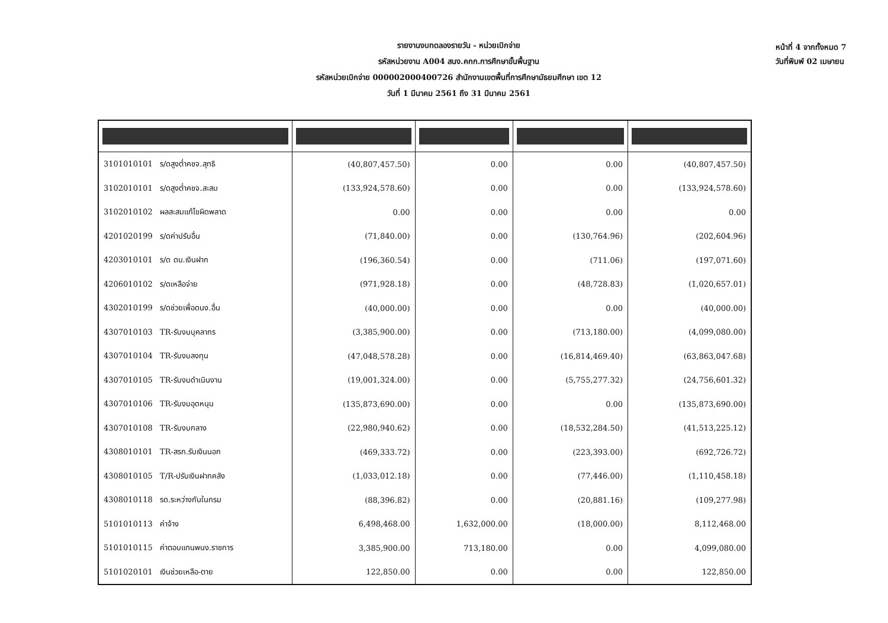รายงานงบทดลองรายวัน - หน่วยเบิกจ่าย
รหัสหน่วยงาน A004 สนง.คกก.การศึกษาขั้นพื้นฐาน
รหัสหน่วยเบิกจ่าย 000002000400726 สำนักงานเขตพื้นที่การศึกษามัธยมศึกษา เขต 12
วันที่ 1 มีนาคม 2561 ถึง 31 มีนาคม 2561
หน้าที่ 4 จากทั้งหมด 7
วันที่พิมพ์ 02 เมษายน
| 3101010101 ร/ดสูงต่ำคชจ.สุทธิ | (40,807,457.50) | 0.00 | 0.00 | (40,807,457.50) |
| 3102010101 ร/ดสูงต่ำคชจ.สะสม | (133,924,578.60) | 0.00 | 0.00 | (133,924,578.60) |
| 3102010102 ผลสะสมแก้ไขผิดพลาด | 0.00 | 0.00 | 0.00 | 0.00 |
| 4201020199 ร/ดค่าปรับอื่น | (71,840.00) | 0.00 | (130,764.96) | (202,604.96) |
| 4203010101 ร/ด ดบ.เงินฝาก | (196,360.54) | 0.00 | (711.06) | (197,071.60) |
| 4206010102 ร/ดเหลือจ่าย | (971,928.18) | 0.00 | (48,728.83) | (1,020,657.01) |
| 4302010199 ร/ดช่วยเพื่อดนง.อื่น | (40,000.00) | 0.00 | 0.00 | (40,000.00) |
| 4307010103 TR-รับงบบุคลากร | (3,385,900.00) | 0.00 | (713,180.00) | (4,099,080.00) |
| 4307010104 TR-รับงบลงทุน | (47,048,578.28) | 0.00 | (16,814,469.40) | (63,863,047.68) |
| 4307010105 TR-รับงบดำเนินงาน | (19,001,324.00) | 0.00 | (5,755,277.32) | (24,756,601.32) |
| 4307010106 TR-รับงบอุดหนุน | (135,873,690.00) | 0.00 | 0.00 | (135,873,690.00) |
| 4307010108 TR-รับงบกลาง | (22,980,940.62) | 0.00 | (18,532,284.50) | (41,513,225.12) |
| 4308010101 TR-สรก.รับเงินนอก | (469,333.72) | 0.00 | (223,393.00) | (692,726.72) |
| 4308010105 T/R-ปรับเงินฝากคลัง | (1,033,012.18) | 0.00 | (77,446.00) | (1,110,458.18) |
| 4308010118 รด.ระหว่างกันในกรม | (88,396.82) | 0.00 | (20,881.16) | (109,277.98) |
| 5101010113 ค่าจ้าง | 6,498,468.00 | 1,632,000.00 | (18,000.00) | 8,112,468.00 |
| 5101010115 ค่าตอบแทนพนง.ราชการ | 3,385,900.00 | 713,180.00 | 0.00 | 4,099,080.00 |
| 5101020101 เงินช่วยเหลือ-ตาย | 122,850.00 | 0.00 | 0.00 | 122,850.00 |